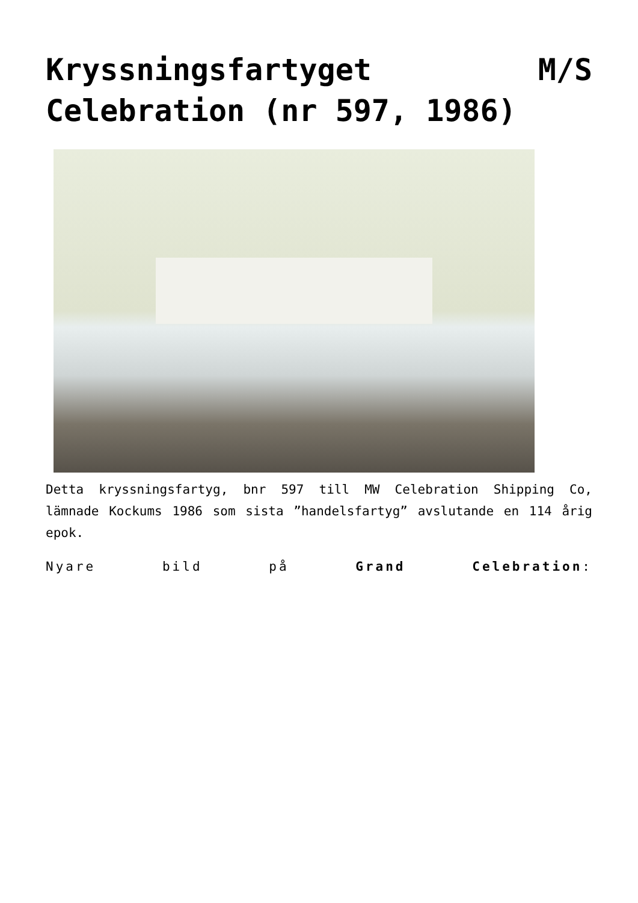Kryssningsfartyget M/S Celebration (nr 597, 1986)
Detta kryssningsfartyg, bnr 597 till MW Celebration Shipping Co, lämnade Kockums 1986 som sista ”handelsfartyg” avslutande en 114 årig epok.
Nyare bild på Grand Celebration: